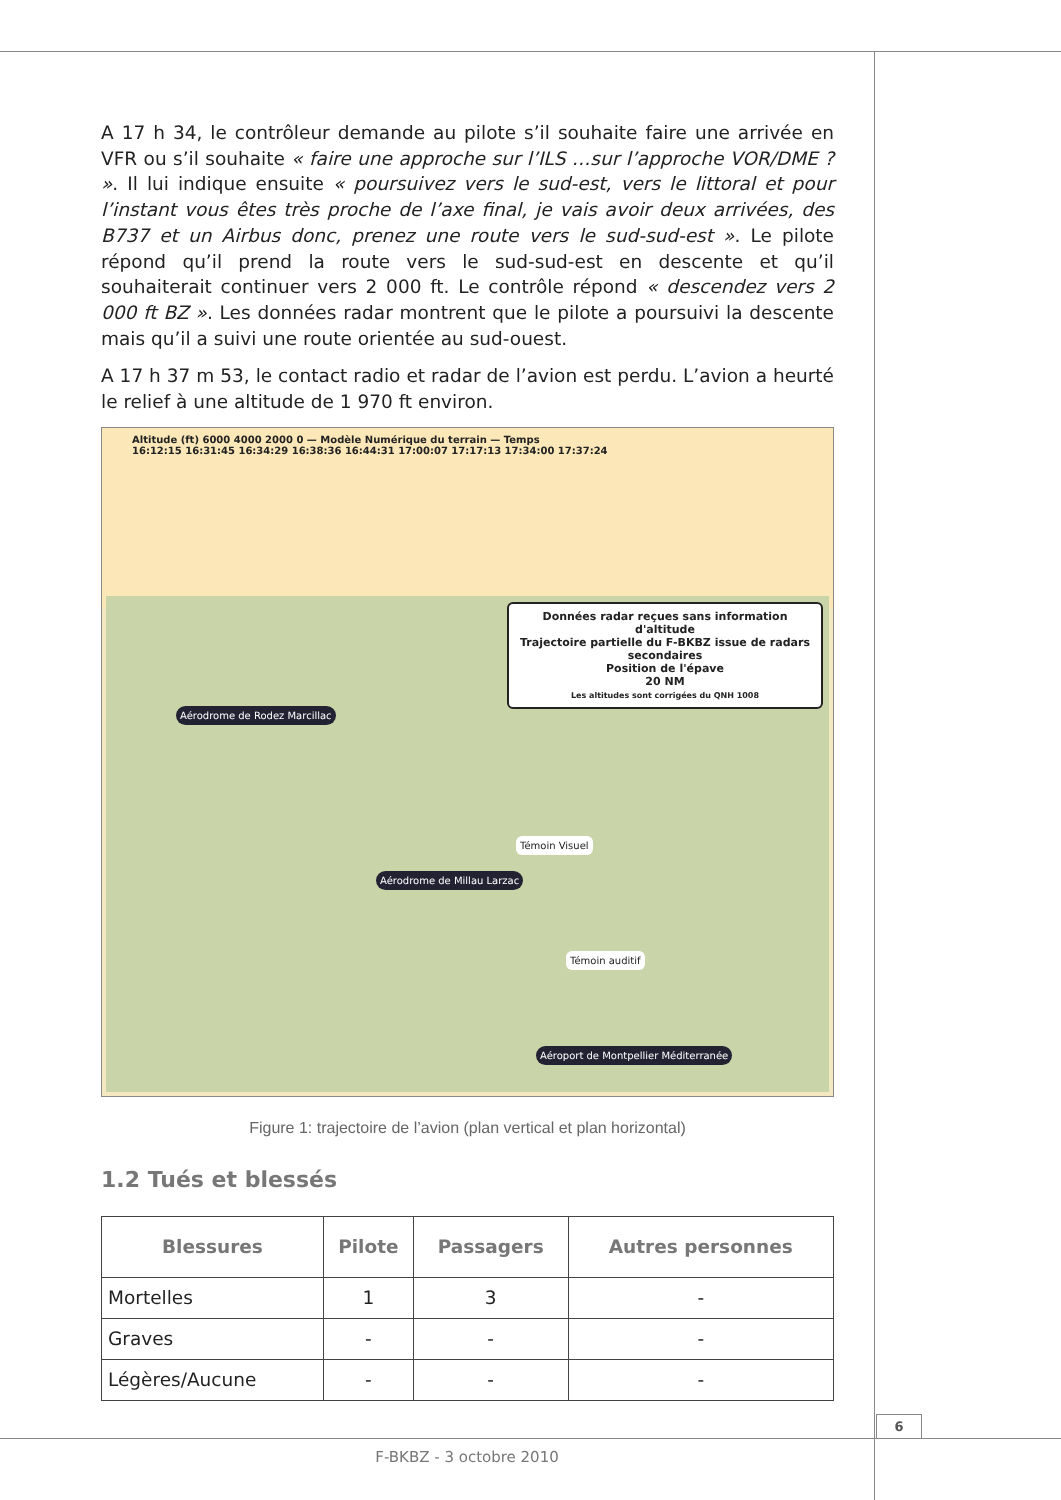A 17 h 34, le contrôleur demande au pilote s’il souhaite faire une arrivée en VFR ou s’il souhaite « faire une approche sur l’ILS …sur l’approche VOR/DME ? ». Il lui indique ensuite « poursuivez vers le sud-est, vers le littoral et pour l’instant vous êtes très proche de l’axe final, je vais avoir deux arrivées, des B737 et un Airbus donc, prenez une route vers le sud-sud-est ». Le pilote répond qu’il prend la route vers le sud-sud-est en descente et qu’il souhaiterait continuer vers 2 000 ft. Le contrôle répond « descendez vers 2 000 ft BZ ». Les données radar montrent que le pilote a poursuivi la descente mais qu’il a suivi une route orientée au sud-ouest.
A 17 h 37 m 53, le contact radio et radar de l’avion est perdu. L’avion a heurté le relief à une altitude de 1 970 ft environ.
Altitude (ft) 6000 4000 2000 0 — Modèle Numérique du terrain — Temps
16:12:15 16:31:45 16:34:29 16:38:36 16:44:31 17:00:07 17:17:13 17:34:00 17:37:24
Données radar reçues sans information d'altitude
Trajectoire partielle du F-BKBZ issue de radars secondaires
Position de l'épave
20 NM
Les altitudes sont corrigées du QNH 1008
Aérodrome de Rodez Marcillac
Aérodrome de Millau Larzac
Témoin Visuel
Témoin auditif
Aéroport de Montpellier Méditerranée
Figure 1: trajectoire de l’avion (plan vertical et plan horizontal)
1.2 Tués et blessés
| Blessures | Pilote | Passagers | Autres personnes |
| --- | --- | --- | --- |
| Mortelles | 1 | 3 | - |
| Graves | - | - | - |
| Légères/Aucune | - | - | - |
6
F-BKBZ - 3 octobre 2010